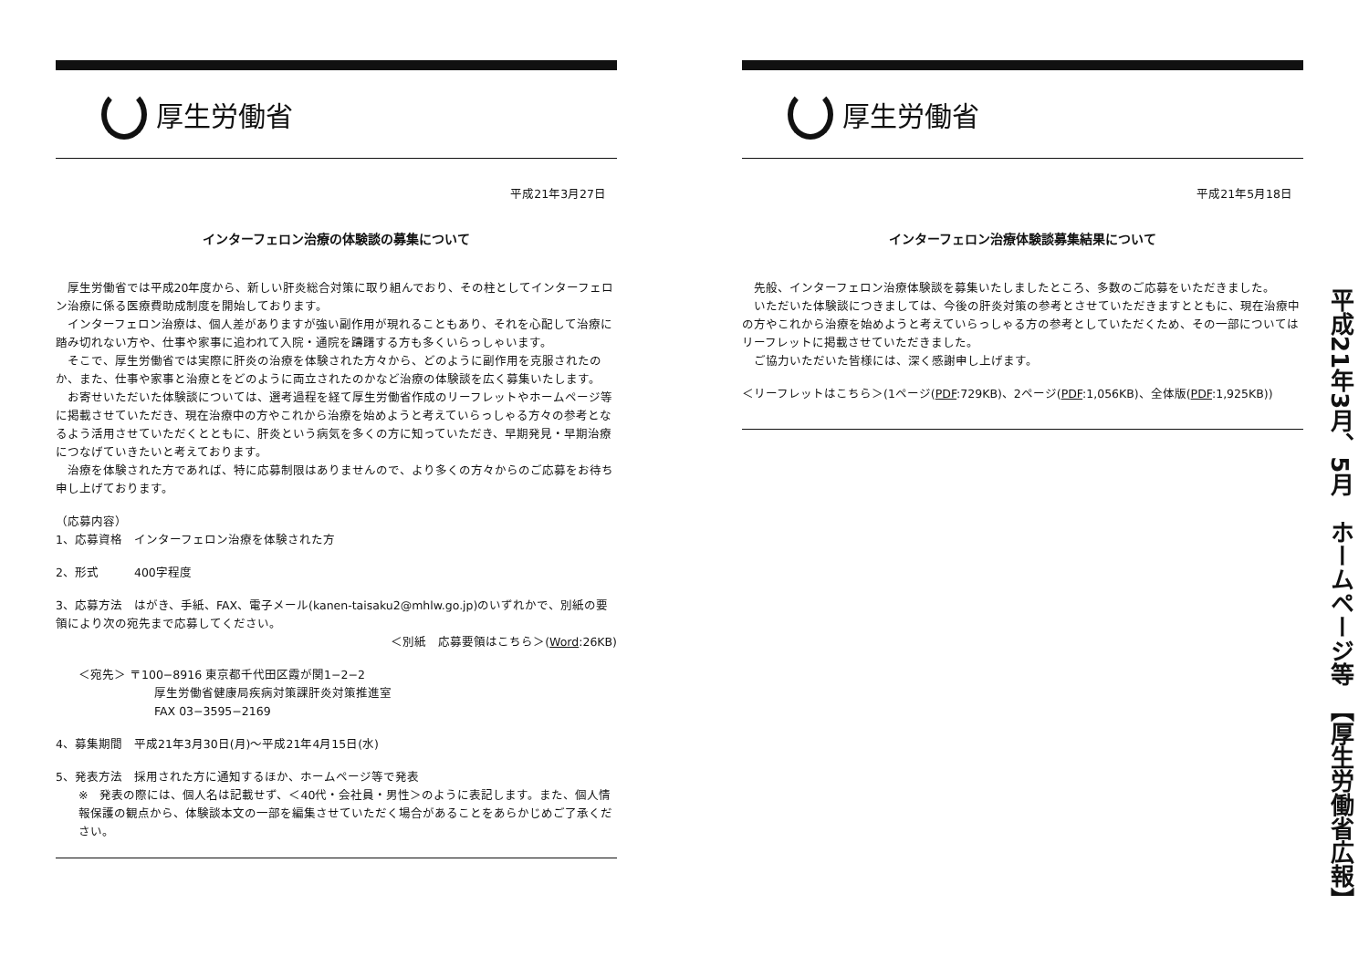厚生労働省
平成21年3月27日
インターフェロン治療の体験談の募集について
厚生労働省では平成20年度から、新しい肝炎総合対策に取り組んでおり、その柱としてインターフェロン治療に係る医療費助成制度を開始しております。
インターフェロン治療は、個人差がありますが強い副作用が現れることもあり、それを心配して治療に踏み切れない方や、仕事や家事に追われて入院・通院を躊躇する方も多くいらっしゃいます。
そこで、厚生労働省では実際に肝炎の治療を体験された方々から、どのように副作用を克服されたのか、また、仕事や家事と治療とをどのように両立されたのかなど治療の体験談を広く募集いたします。
お寄せいただいた体験談については、選考過程を経て厚生労働省作成のリーフレットやホームページ等に掲載させていただき、現在治療中の方やこれから治療を始めようと考えていらっしゃる方々の参考となるよう活用させていただくとともに、肝炎という病気を多くの方に知っていただき、早期発見・早期治療につなげていきたいと考えております。
治療を体験された方であれば、特に応募制限はありませんので、より多くの方々からのご応募をお待ち申し上げております。
（応募内容）
1、応募資格　インターフェロン治療を体験された方
2、形式　　　400字程度
3、応募方法　はがき、手紙、FAX、電子メール(kanen-taisaku2@mhlw.go.jp)のいずれかで、別紙の要領により次の宛先まで応募してください。
＜別紙　応募要領はこちら＞(Word:26KB)
＜宛先＞ 〒100−8916 東京都千代田区霞が関1−2−2
厚生労働省健康局疾病対策課肝炎対策推進室
FAX 03−3595−2169
4、募集期間　平成21年3月30日(月)〜平成21年4月15日(水)
5、発表方法　採用された方に通知するほか、ホームページ等で発表
※　発表の際には、個人名は記載せず、＜40代・会社員・男性＞のように表記します。また、個人情報保護の観点から、体験談本文の一部を編集させていただく場合があることをあらかじめご了承ください。
厚生労働省
平成21年5月18日
インターフェロン治療体験談募集結果について
先般、インターフェロン治療体験談を募集いたしましたところ、多数のご応募をいただきました。
いただいた体験談につきましては、今後の肝炎対策の参考とさせていただきますとともに、現在治療中の方やこれから治療を始めようと考えていらっしゃる方の参考としていただくため、その一部についてはリーフレットに掲載させていただきました。
ご協力いただいた皆様には、深く感謝申し上げます。
＜リーフレットはこちら＞(1ページ(PDF:729KB)、2ページ(PDF:1,056KB)、全体版(PDF:1,925KB))
平成21年3月、5月　ホームページ等　【厚生労働省広報】